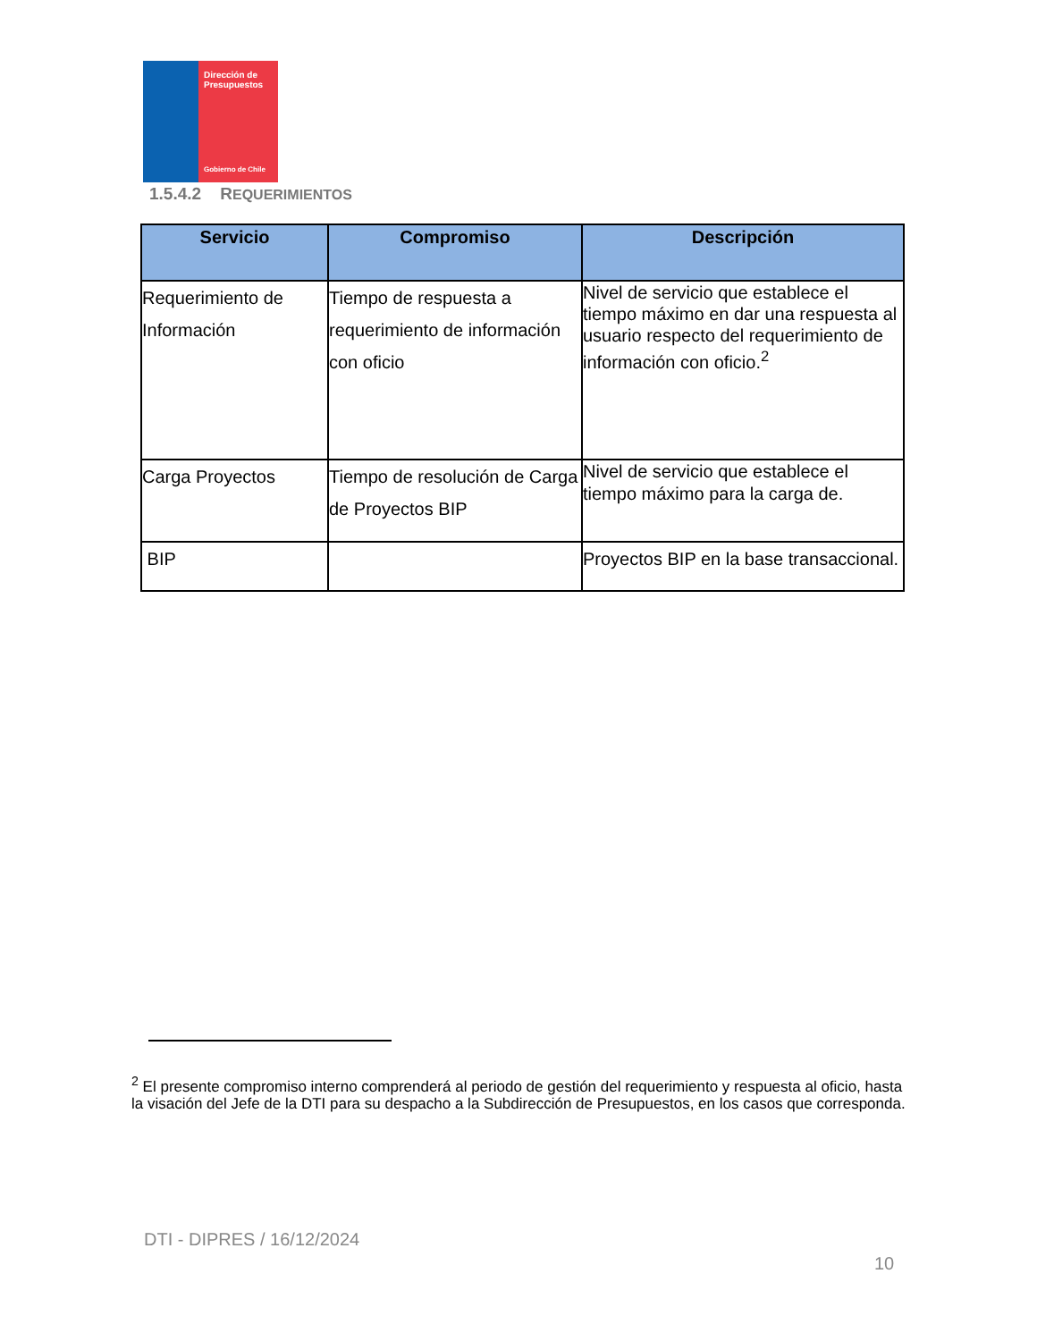Dirección de Presupuestos
Gobierno de Chile
1.5.4.2 REQUERIMIENTOS
| Servicio | Compromiso | Descripción |
| --- | --- | --- |
| Requerimiento de Información | Tiempo de respuesta a requerimiento de información con oficio | Nivel de servicio que establece el tiempo máximo en dar una respuesta al usuario respecto del requerimiento de información con oficio.<sup>2</sup> |
| Carga Proyectos | Tiempo de resolución de Carga de Proyectos BIP | Nivel de servicio que establece el tiempo máximo para la carga de. |
| BIP | | Proyectos BIP en la base transaccional. |
<sup>2</sup> El presente compromiso interno comprenderá al periodo de gestión del requerimiento y respuesta al oficio, hasta la visación del Jefe de la DTI para su despacho a la Subdirección de Presupuestos, en los casos que corresponda.
DTI - DIPRES / 16/12/2024
10